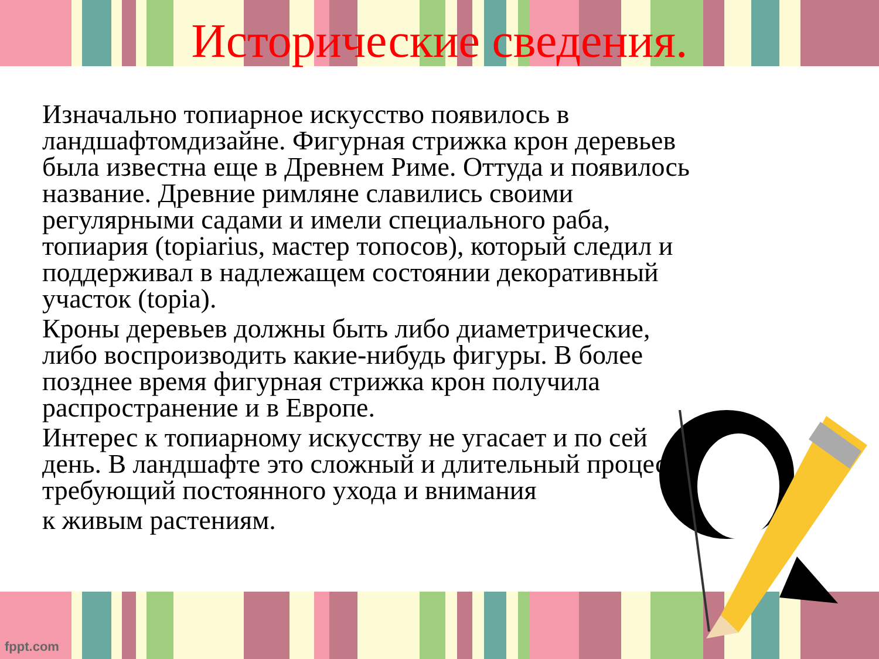Исторические сведения.
Изначально топиарное искусство появилось в ландшафтомдизайне. Фигурная стрижка крон деревьев была известна еще в Древнем Риме. Оттуда и появилось название. Древние римляне славились своими регулярными садами и имели специального раба, топиария (topiarius, мастер топосов), который следил и поддерживал в надлежащем состоянии декоративный участок (topia).
Кроны деревьев должны быть либо диаметрические, либо воспроизводить какие-нибудь фигуры. В более позднее время фигурная стрижка крон получила распространение и в Европе.
Интерес к топиарному искусству не угасает и по сей день. В ландшафте это сложный и длительный процесс, требующий постоянного ухода и внимания
к живым растениям.
fppt.com